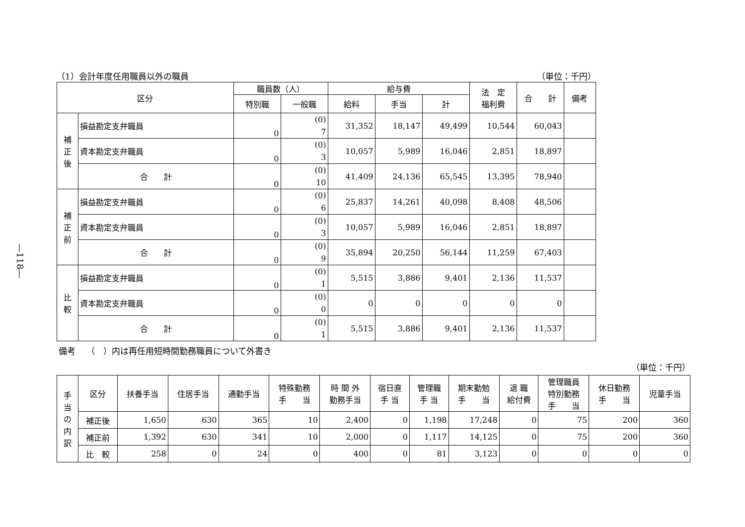—118—
（1）会計年度任用職員以外の職員 （単位：千円）
| 区分 | | 職員数（人） | | 給与費 | | | 法 定 福利費 | 合 計 | 備考 |
| --- | --- | --- | --- | --- | --- | --- | --- | --- | --- |
| | | 特別職 | 一般職 | 給料 | 手当 | 計 | | | |
| 補 正 後 | 損益勘定支弁職員 | 0 | (0) 7 | 31,352 | 18,147 | 49,499 | 10,544 | 60,043 | |
| | 資本勘定支弁職員 | 0 | (0) 3 | 10,057 | 5,989 | 16,046 | 2,851 | 18,897 | |
| | 合 計 | 0 | (0) 10 | 41,409 | 24,136 | 65,545 | 13,395 | 78,940 | |
| 補 正 前 | 損益勘定支弁職員 | 0 | (0) 6 | 25,837 | 14,261 | 40,098 | 8,408 | 48,506 | |
| | 資本勘定支弁職員 | 0 | (0) 3 | 10,057 | 5,989 | 16,046 | 2,851 | 18,897 | |
| | 合 計 | 0 | (0) 9 | 35,894 | 20,250 | 56,144 | 11,259 | 67,403 | |
| 比 較 | 損益勘定支弁職員 | 0 | (0) 1 | 5,515 | 3,886 | 9,401 | 2,136 | 11,537 | |
| | 資本勘定支弁職員 | 0 | (0) 0 | 0 | 0 | 0 | 0 | 0 | |
| | 合 計 | 0 | (0) 1 | 5,515 | 3,886 | 9,401 | 2,136 | 11,537 | |
備考　 （　）内は再任用短時間勤務職員について外書き
（単位：千円）
| 手 当 の 内 訳 | 区分 | 扶養手当 | 住居手当 | 通勤手当 | 特殊勤務 手 当 | 時 間 外 勤務手当 | 宿日直 手 当 | 管理職 手 当 | 期末勤勉 手 当 | 退 職 給付費 | 管理職員 特別勤務 手 当 | 休日勤務 手 当 | 児童手当 |
| --- | --- | --- | --- | --- | --- | --- | --- | --- | --- | --- | --- | --- | --- |
| | 補正後 | 1,650 | 630 | 365 | 10 | 2,400 | 0 | 1,198 | 17,248 | 0 | 75 | 200 | 360 |
| | 補正前 | 1,392 | 630 | 341 | 10 | 2,000 | 0 | 1,117 | 14,125 | 0 | 75 | 200 | 360 |
| | 比 較 | 258 | 0 | 24 | 0 | 400 | 0 | 81 | 3,123 | 0 | 0 | 0 | 0 |